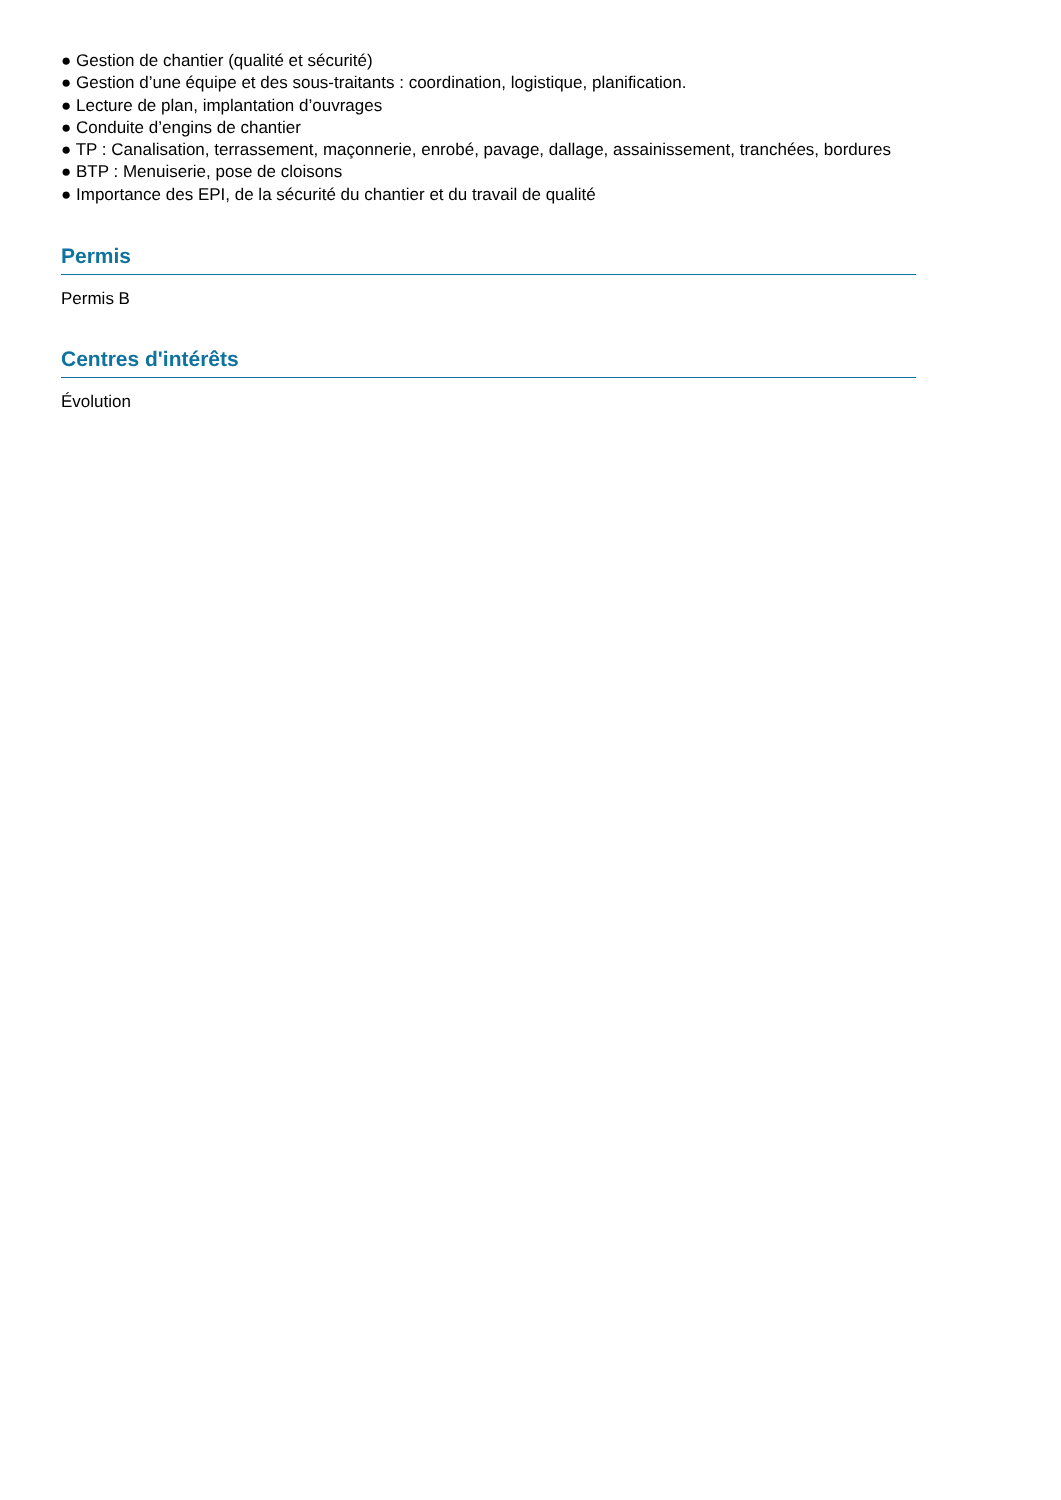● Gestion de chantier (qualité et sécurité)
● Gestion d’une équipe et des sous-traitants : coordination, logistique, planification.
● Lecture de plan, implantation d’ouvrages
● Conduite d’engins de chantier
● TP : Canalisation, terrassement, maçonnerie, enrobé, pavage, dallage, assainissement, tranchées, bordures
● BTP : Menuiserie, pose de cloisons
● Importance des EPI, de la sécurité du chantier et du travail de qualité
Permis
Permis B
Centres d'intérêts
Évolution